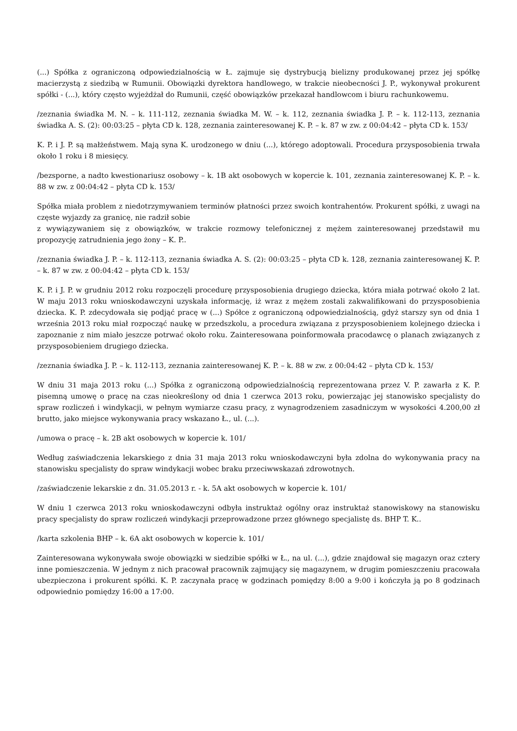(...) Spółka z ograniczoną odpowiedzialnością w Ł. zajmuje się dystrybucją bielizny produkowanej przez jej spółkę macierzystą z siedzibą w Rumunii. Obowiązki dyrektora handlowego, w trakcie nieobecności J. P., wykonywał prokurent spółki - (...), który często wyjeżdżał do Rumunii, część obowiązków przekazał handlowcom i biuru rachunkowemu.
/zeznania świadka M. N. – k. 111-112, zeznania świadka M. W. – k. 112, zeznania świadka J. P. – k. 112-113, zeznania świadka A. S. (2): 00:03:25 – płyta CD k. 128, zeznania zainteresowanej K. P. – k. 87 w zw. z 00:04:42 – płyta CD k. 153/
K. P. i J. P. są małżeństwem. Mają syna K. urodzonego w dniu (...), którego adoptowali. Procedura przysposobienia trwała około 1 roku i 8 miesięcy.
/bezsporne, a nadto kwestionariusz osobowy – k. 1B akt osobowych w kopercie k. 101, zeznania zainteresowanej K. P. – k. 88 w zw. z 00:04:42 – płyta CD k. 153/
Spółka miała problem z niedotrzymywaniem terminów płatności przez swoich kontrahentów. Prokurent spółki, z uwagi na częste wyjazdy za granicę, nie radził sobie
z wywiązywaniem się z obowiązków, w trakcie rozmowy telefonicznej z mężem zainteresowanej przedstawił mu propozycję zatrudnienia jego żony – K. P..
/zeznania świadka J. P. – k. 112-113, zeznania świadka A. S. (2): 00:03:25 – płyta CD k. 128, zeznania zainteresowanej K. P. – k. 87 w zw. z 00:04:42 – płyta CD k. 153/
K. P. i J. P. w grudniu 2012 roku rozpoczęli procedurę przysposobienia drugiego dziecka, która miała potrwać około 2 lat. W maju 2013 roku wnioskodawczyni uzyskała informację, iż wraz z mężem zostali zakwalifikowani do przysposobienia dziecka. K. P. zdecydowała się podjąć pracę w (...) Spółce z ograniczoną odpowiedzialnością, gdyż starszy syn od dnia 1 września 2013 roku miał rozpocząć naukę w przedszkolu, a procedura związana z przysposobieniem kolejnego dziecka i zapoznanie z nim miało jeszcze potrwać około roku. Zainteresowana poinformowała pracodawcę o planach związanych z przysposobieniem drugiego dziecka.
/zeznania świadka J. P. – k. 112-113, zeznania zainteresowanej K. P. – k. 88 w zw. z 00:04:42 – płyta CD k. 153/
W dniu 31 maja 2013 roku (...) Spółka z ograniczoną odpowiedzialnością reprezentowana przez V. P. zawarła z K. P. pisemną umowę o pracę na czas nieokreślony od dnia 1 czerwca 2013 roku, powierzając jej stanowisko specjalisty do spraw rozliczeń i windykacji, w pełnym wymiarze czasu pracy, z wynagrodzeniem zasadniczym w wysokości 4.200,00 zł brutto, jako miejsce wykonywania pracy wskazano Ł., ul. (...).
/umowa o pracę – k. 2B akt osobowych w kopercie k. 101/
Według zaświadczenia lekarskiego z dnia 31 maja 2013 roku wnioskodawczyni była zdolna do wykonywania pracy na stanowisku specjalisty do spraw windykacji wobec braku przeciwwskazań zdrowotnych.
/zaświadczenie lekarskie z dn. 31.05.2013 r. - k. 5A akt osobowych w kopercie k. 101/
W dniu 1 czerwca 2013 roku wnioskodawczyni odbyła instruktaż ogólny oraz instruktaż stanowiskowy na stanowisku pracy specjalisty do spraw rozliczeń windykacji przeprowadzone przez głównego specjalistę ds. BHP T. K..
/karta szkolenia BHP – k. 6A akt osobowych w kopercie k. 101/
Zainteresowana wykonywała swoje obowiązki w siedzibie spółki w Ł., na ul. (...), gdzie znajdował się magazyn oraz cztery inne pomieszczenia. W jednym z nich pracował pracownik zajmujący się magazynem, w drugim pomieszczeniu pracowała ubezpieczona i prokurent spółki. K. P. zaczynała pracę w godzinach pomiędzy 8:00 a 9:00 i kończyła ją po 8 godzinach odpowiednio pomiędzy 16:00 a 17:00.